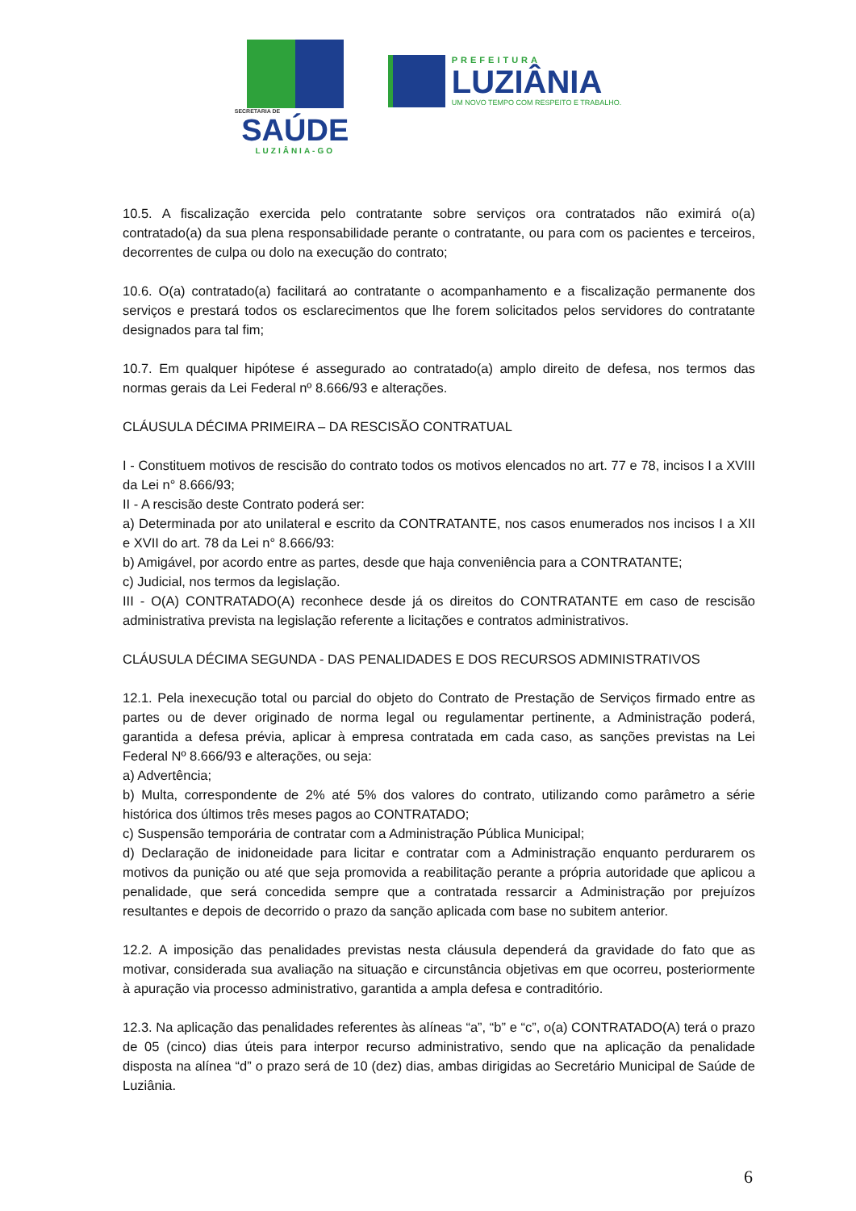SECRETARIA DE
SAÚDE
LUZIÂNIA-GO
PREFEITURA
LUZIÂNIA
UM NOVO TEMPO COM RESPEITO E TRABALHO.
10.5. A fiscalização exercida pelo contratante sobre serviços ora contratados não eximirá o(a) contratado(a) da sua plena responsabilidade perante o contratante, ou para com os pacientes e terceiros, decorrentes de culpa ou dolo na execução do contrato;
10.6. O(a) contratado(a) facilitará ao contratante o acompanhamento e a fiscalização permanente dos serviços e prestará todos os esclarecimentos que lhe forem solicitados pelos servidores do contratante designados para tal fim;
10.7. Em qualquer hipótese é assegurado ao contratado(a) amplo direito de defesa, nos termos das normas gerais da Lei Federal nº 8.666/93 e alterações.
CLÁUSULA DÉCIMA PRIMEIRA – DA RESCISÃO CONTRATUAL
I - Constituem motivos de rescisão do contrato todos os motivos elencados no art. 77 e 78, incisos I a XVIII da Lei n° 8.666/93;
II - A rescisão deste Contrato poderá ser:
a) Determinada por ato unilateral e escrito da CONTRATANTE, nos casos enumerados nos incisos I a XII e XVII do art. 78 da Lei n° 8.666/93:
b) Amigável, por acordo entre as partes, desde que haja conveniência para a CONTRATANTE;
c) Judicial, nos termos da legislação.
III - O(A) CONTRATADO(A) reconhece desde já os direitos do CONTRATANTE em caso de rescisão administrativa prevista na legislação referente a licitações e contratos administrativos.
CLÁUSULA DÉCIMA SEGUNDA - DAS PENALIDADES E DOS RECURSOS ADMINISTRATIVOS
12.1. Pela inexecução total ou parcial do objeto do Contrato de Prestação de Serviços firmado entre as partes ou de dever originado de norma legal ou regulamentar pertinente, a Administração poderá, garantida a defesa prévia, aplicar à empresa contratada em cada caso, as sanções previstas na Lei Federal Nº 8.666/93 e alterações, ou seja:
a) Advertência;
b) Multa, correspondente de 2% até 5% dos valores do contrato, utilizando como parâmetro a série histórica dos últimos três meses pagos ao CONTRATADO;
c) Suspensão temporária de contratar com a Administração Pública Municipal;
d) Declaração de inidoneidade para licitar e contratar com a Administração enquanto perdurarem os motivos da punição ou até que seja promovida a reabilitação perante a própria autoridade que aplicou a penalidade, que será concedida sempre que a contratada ressarcir a Administração por prejuízos resultantes e depois de decorrido o prazo da sanção aplicada com base no subitem anterior.
12.2. A imposição das penalidades previstas nesta cláusula dependerá da gravidade do fato que as motivar, considerada sua avaliação na situação e circunstância objetivas em que ocorreu, posteriormente à apuração via processo administrativo, garantida a ampla defesa e contraditório.
12.3. Na aplicação das penalidades referentes às alíneas “a”, “b” e “c”, o(a) CONTRATADO(A) terá o prazo de 05 (cinco) dias úteis para interpor recurso administrativo, sendo que na aplicação da penalidade disposta na alínea “d” o prazo será de 10 (dez) dias, ambas dirigidas ao Secretário Municipal de Saúde de Luziânia.
6